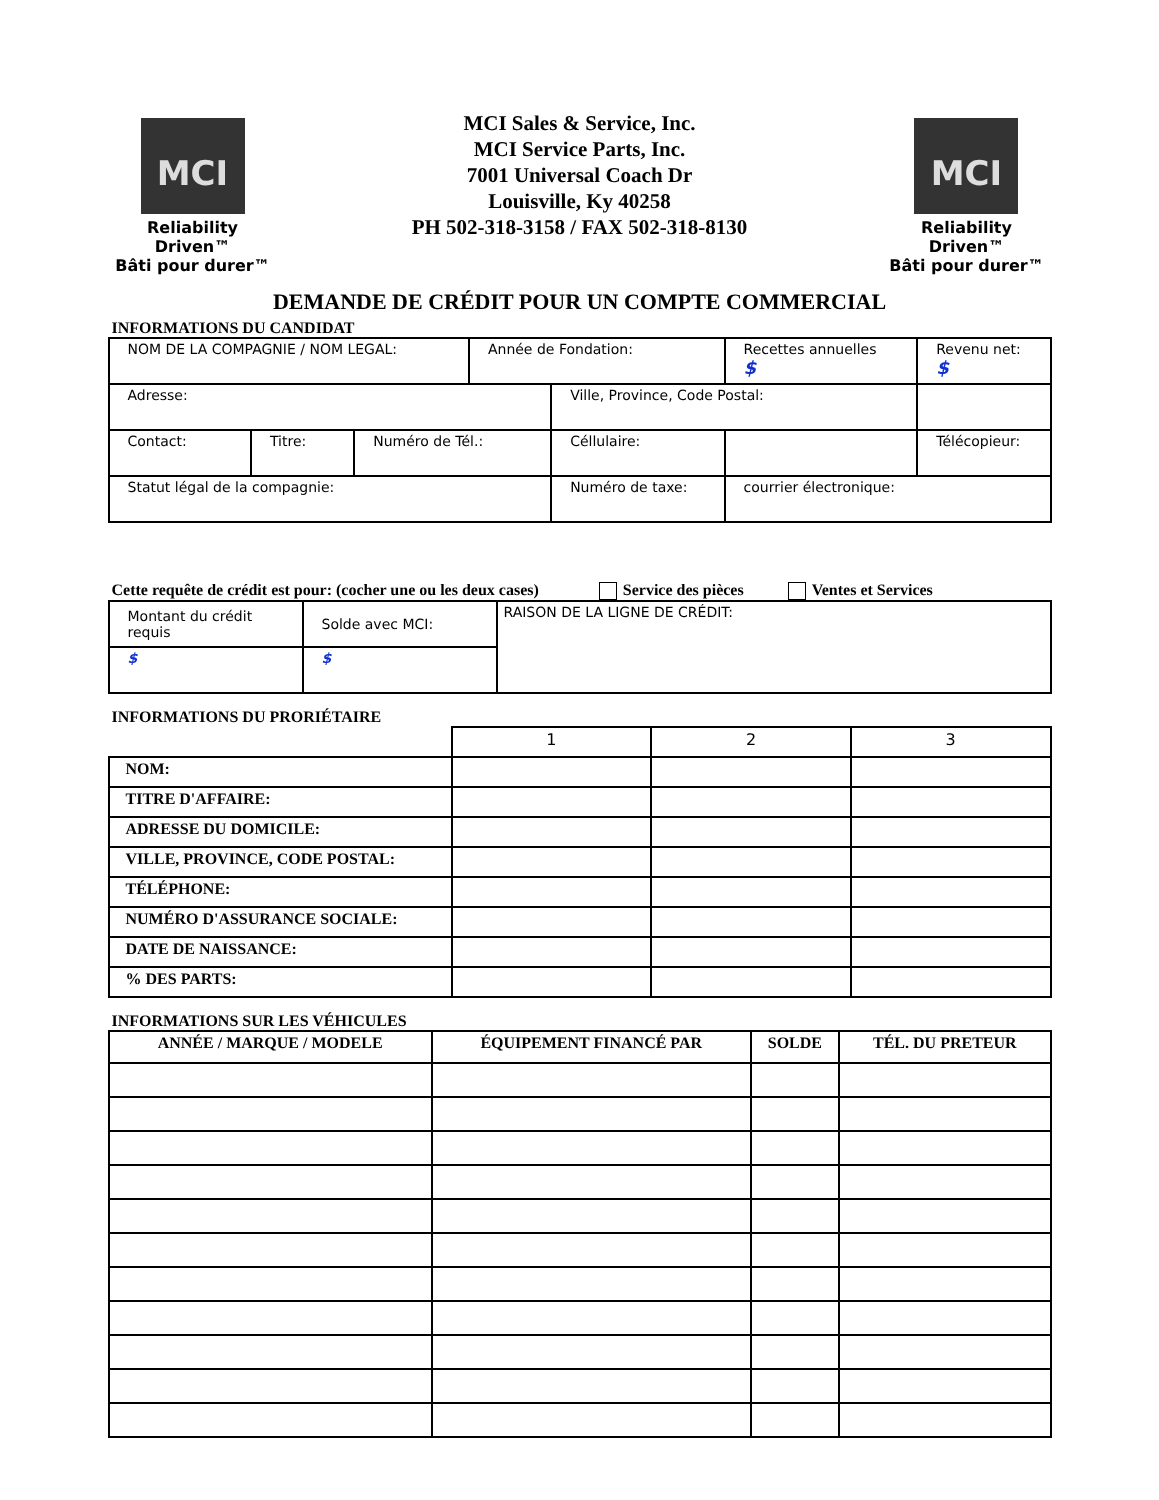MCI
Reliability Driven™
Bâti pour durer™
MCI Sales & Service, Inc.
MCI Service Parts, Inc.
7001 Universal Coach Dr
Louisville, Ky 40258
PH 502-318-3158 / FAX 502-318-8130
MCI
Reliability Driven™
Bâti pour durer™
DEMANDE DE CRÉDIT POUR UN COMPTE COMMERCIAL
INFORMATIONS DU CANDIDAT
| NOM DE LA COMPAGNIE / NOM LEGAL: | | | Année de Fondation: | | Recettes annuelles $ | Revenu net: $ |
| Adresse: | | | | Ville, Province, Code Postal: | | |
| Contact: | Titre: | Numéro de Tél.: | | Céllulaire: | | Télécopieur: |
| Statut légal de la compagnie: | | | | Numéro de taxe: | courrier électronique: | |
Cette requête de crédit est pour: (cocher une ou les deux cases) Service des pièces Ventes et Services
| Montant du crédit requis | Solde avec MCI: | RAISON DE LA LIGNE DE CRÉDIT: |
| $ | $ | |
INFORMATIONS DU PRORIÉTAIRE
| | 1 | 2 | 3 |
| NOM: | | | |
| TITRE D'AFFAIRE: | | | |
| ADRESSE DU DOMICILE: | | | |
| VILLE, PROVINCE, CODE POSTAL: | | | |
| TÉLÉPHONE: | | | |
| NUMÉRO D'ASSURANCE SOCIALE: | | | |
| DATE DE NAISSANCE: | | | |
| % DES PARTS: | | | |
INFORMATIONS SUR LES VÉHICULES
| ANNÉE / MARQUE / MODELE | ÉQUIPEMENT FINANCÉ PAR | SOLDE | TÉL. DU PRETEUR |
| --- | --- | --- | --- |